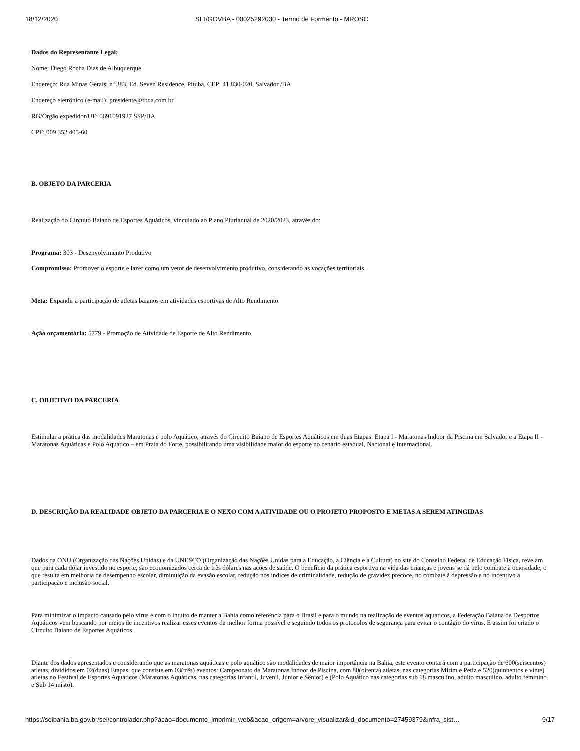18/12/2020 SEI/GOVBA - 00025292030 - Termo de Formento - MROSC
Dados do Representante Legal:
Nome: Diego Rocha Dias de Albuquerque
Endereço: Rua Minas Gerais, nº 383, Ed. Seven Residence, Pituba, CEP: 41.830-020, Salvador /BA
Endereço eletrônico (e-mail): presidente@fbda.com.br
RG/Órgão expedidor/UF: 0691091927 SSP/BA
CPF: 009.352.405-60
B. OBJETO DA PARCERIA
Realização do Circuito Baiano de Esportes Aquáticos, vinculado ao Plano Plurianual de 2020/2023, através do:
Programa: 303 - Desenvolvimento Produtivo
Compromisso: Promover o esporte e lazer como um vetor de desenvolvimento produtivo, considerando as vocações territoriais.
Meta: Expandir a participação de atletas baianos em atividades esportivas de Alto Rendimento.
Ação orçamentária: 5779 - Promoção de Atividade de Esporte de Alto Rendimento
C. OBJETIVO DA PARCERIA
Estimular a prática das modalidades Maratonas e polo Aquático, através do Circuito Baiano de Esportes Aquáticos em duas Etapas: Etapa I - Maratonas Indoor da Piscina em Salvador e a Etapa II - Maratonas Aquáticas e Polo Aquático – em Praia do Forte, possibilitando uma visibilidade maior do esporte no cenário estadual, Nacional e Internacional.
D. DESCRIÇÃO DA REALIDADE OBJETO DA PARCERIA E O NEXO COM A ATIVIDADE OU O PROJETO PROPOSTO E METAS A SEREM ATINGIDAS
Dados da ONU (Organização das Nações Unidas) e da UNESCO (Organização das Nações Unidas para a Educação, a Ciência e a Cultura) no site do Conselho Federal de Educação Física, revelam que para cada dólar investido no esporte, são economizados cerca de três dólares nas ações de saúde. O benefício da prática esportiva na vida das crianças e jovens se dá pelo combate à ociosidade, o que resulta em melhoria de desempenho escolar, diminuição da evasão escolar, redução nos índices de criminalidade, redução de gravidez precoce, no combate à depressão e no incentivo a participação e inclusão social.
Para minimizar o impacto causado pelo vírus e com o intuito de manter a Bahia como referência para o Brasil e para o mundo na realização de eventos aquáticos, a Federação Baiana de Desportos Aquáticos vem buscando por meios de incentivos realizar esses eventos da melhor forma possível e seguindo todos os protocolos de segurança para evitar o contágio do vírus. E assim foi criado o Circuito Baiano de Esportes Aquáticos.
Diante dos dados apresentados e considerando que as maratonas aquáticas e polo aquático são modalidades de maior importância na Bahia, este evento contará com a participação de 600(seiscentos) atletas, divididos em 02(duas) Etapas, que consiste em 03(três) eventos: Campeonato de Maratonas Indoor de Piscina, com 80(oitenta) atletas, nas categorias Mirim e Petiz e 520(quinhentos e vinte) atletas no Festival de Esportes Aquáticos (Maratonas Aquáticas, nas categorias Infantil, Juvenil, Júnior e Sênior) e (Polo Aquático nas categorias sub 18 masculino, adulto masculino, adulto feminino e Sub 14 misto).
https://seibahia.ba.gov.br/sei/controlador.php?acao=documento_imprimir_web&acao_origem=arvore_visualizar&id_documento=27459379&infra_sist… 9/17